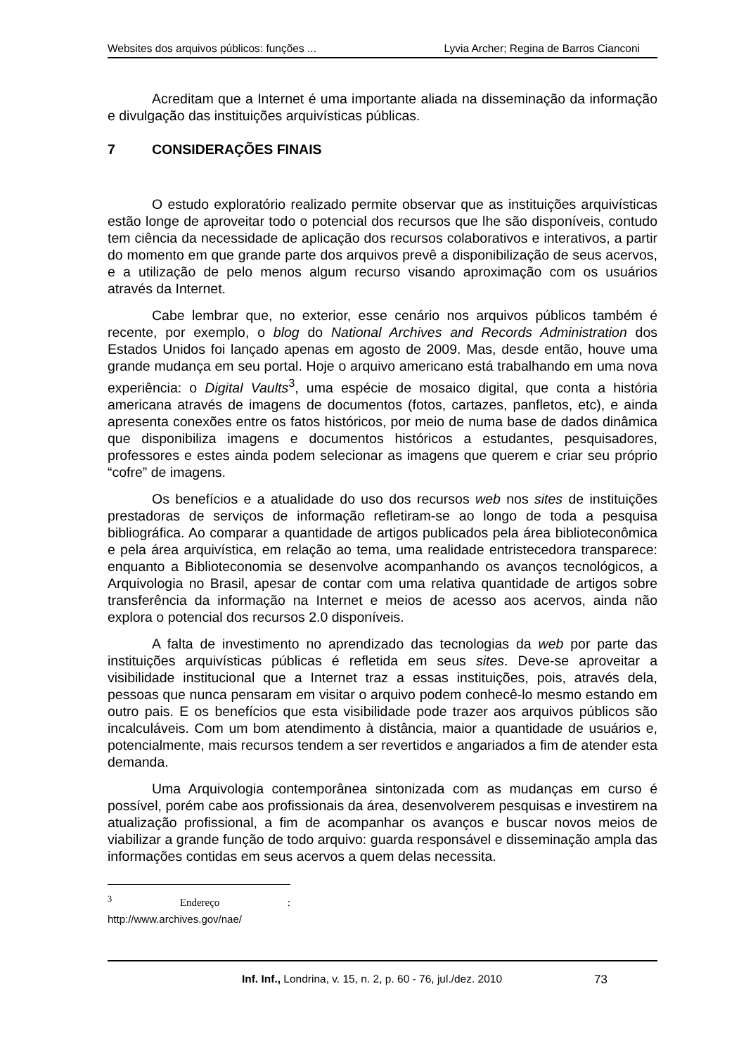Websites dos arquivos públicos: funções ... Lyvia Archer; Regina de Barros Cianconi
Acreditam que a Internet é uma importante aliada na disseminação da informação e divulgação das instituições arquivísticas públicas.
7 CONSIDERAÇÕES FINAIS
O estudo exploratório realizado permite observar que as instituições arquivísticas estão longe de aproveitar todo o potencial dos recursos que lhe são disponíveis, contudo tem ciência da necessidade de aplicação dos recursos colaborativos e interativos, a partir do momento em que grande parte dos arquivos prevê a disponibilização de seus acervos, e a utilização de pelo menos algum recurso visando aproximação com os usuários através da Internet.
Cabe lembrar que, no exterior, esse cenário nos arquivos públicos também é recente, por exemplo, o blog do National Archives and Records Administration dos Estados Unidos foi lançado apenas em agosto de 2009. Mas, desde então, houve uma grande mudança em seu portal. Hoje o arquivo americano está trabalhando em uma nova experiência: o Digital Vaults<sup>3</sup>, uma espécie de mosaico digital, que conta a história americana através de imagens de documentos (fotos, cartazes, panfletos, etc), e ainda apresenta conexões entre os fatos históricos, por meio de numa base de dados dinâmica que disponibiliza imagens e documentos históricos a estudantes, pesquisadores, professores e estes ainda podem selecionar as imagens que querem e criar seu próprio “cofre” de imagens.
Os benefícios e a atualidade do uso dos recursos web nos sites de instituições prestadoras de serviços de informação refletiram-se ao longo de toda a pesquisa bibliográfica. Ao comparar a quantidade de artigos publicados pela área biblioteconômica e pela área arquivística, em relação ao tema, uma realidade entristecedora transparece: enquanto a Biblioteconomia se desenvolve acompanhando os avanços tecnológicos, a Arquivologia no Brasil, apesar de contar com uma relativa quantidade de artigos sobre transferência da informação na Internet e meios de acesso aos acervos, ainda não explora o potencial dos recursos 2.0 disponíveis.
A falta de investimento no aprendizado das tecnologias da web por parte das instituições arquivísticas públicas é refletida em seus sites. Deve-se aproveitar a visibilidade institucional que a Internet traz a essas instituições, pois, através dela, pessoas que nunca pensaram em visitar o arquivo podem conhecê-lo mesmo estando em outro pais. E os benefícios que esta visibilidade pode trazer aos arquivos públicos são incalculáveis. Com um bom atendimento à distância, maior a quantidade de usuários e, potencialmente, mais recursos tendem a ser revertidos e angariados a fim de atender esta demanda.
Uma Arquivologia contemporânea sintonizada com as mudanças em curso é possível, porém cabe aos profissionais da área, desenvolverem pesquisas e investirem na atualização profissional, a fim de acompanhar os avanços e buscar novos meios de viabilizar a grande função de todo arquivo: guarda responsável e disseminação ampla das informações contidas em seus acervos a quem delas necessita.
<sup>3</sup> Endereço : http://www.archives.gov/nae/
Inf. Inf., Londrina, v. 15, n. 2, p. 60 - 76, jul./dez. 2010 73